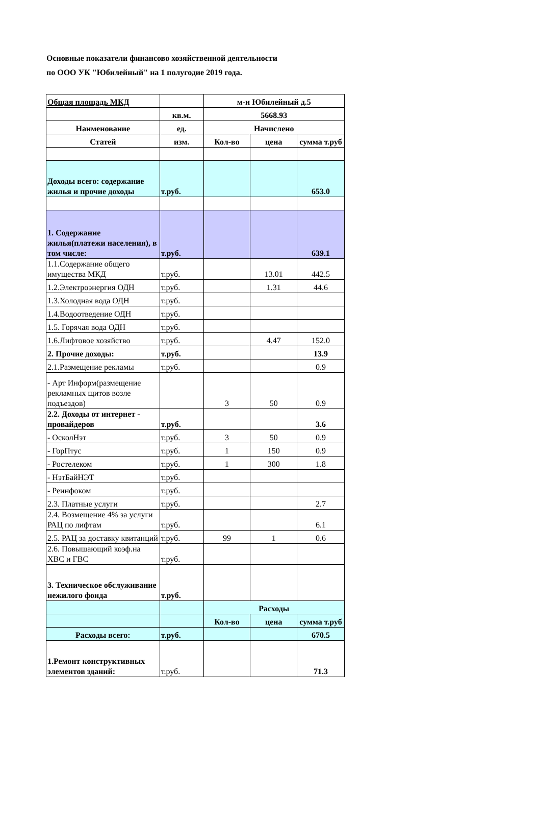Основные показатели финансово хозяйственной деятельности
по ООО УК "Юбилейный" на 1 полугодие 2019 года.
| Общая площадь МКД | | м-н Юбилейный д.5 | | |
| | кв.м. | 5668.93 | | |
| Наименование | ед. | Начислено | | |
| Статей | изм. | Кол-во | цена | сумма т.руб |
| Доходы всего: содержание жилья и прочие доходы | т.руб. | | | 653.0 |
| 1. Содержание жилья(платежи населения), в том числе: | т.руб. | | | 639.1 |
| 1.1.Содержание общего имущества МКД | т.руб. | | 13.01 | 442.5 |
| 1.2.Электроэнергия ОДН | т.руб. | | 1.31 | 44.6 |
| 1.3.Холодная вода ОДН | т.руб. | | | |
| 1.4.Водоотведение ОДН | т.руб. | | | |
| 1.5. Горячая вода ОДН | т.руб. | | | |
| 1.6.Лифтовое хозяйство | т.руб. | | 4.47 | 152.0 |
| 2. Прочие доходы: | т.руб. | | | 13.9 |
| 2.1.Размещение рекламы | т.руб. | | | 0.9 |
| - Арт Информ(размещение рекламных щитов возле подъездов) | | 3 | 50 | 0.9 |
| 2.2. Доходы от интернет - провайдеров | т.руб. | | | 3.6 |
| - ОсколНэт | т.руб. | 3 | 50 | 0.9 |
| - ГорПтус | т.руб. | 1 | 150 | 0.9 |
| - Ростелеком | т.руб. | 1 | 300 | 1.8 |
| - НэтБайНЭТ | т.руб. | | | |
| - Реинфоком | т.руб. | | | |
| 2.3. Платные услуги | т.руб. | | | 2.7 |
| 2.4. Возмещение 4% за услуги РАЦ по лифтам | т.руб. | | | 6.1 |
| 2.5. РАЦ за доставку квитанций | т.руб. | 99 | 1 | 0.6 |
| 2.6. Повышающий коэф.на ХВС и ГВС | т.руб. | | | |
| 3. Техническое обслуживание нежилого фонда | т.руб. | | | |
| | | Расходы | | |
| | | Кол-во | цена | сумма т.руб |
| Расходы всего: | т.руб. | | | 670.5 |
| 1.Ремонт конструктивных элементов зданий: | т.руб. | | | 71.3 |